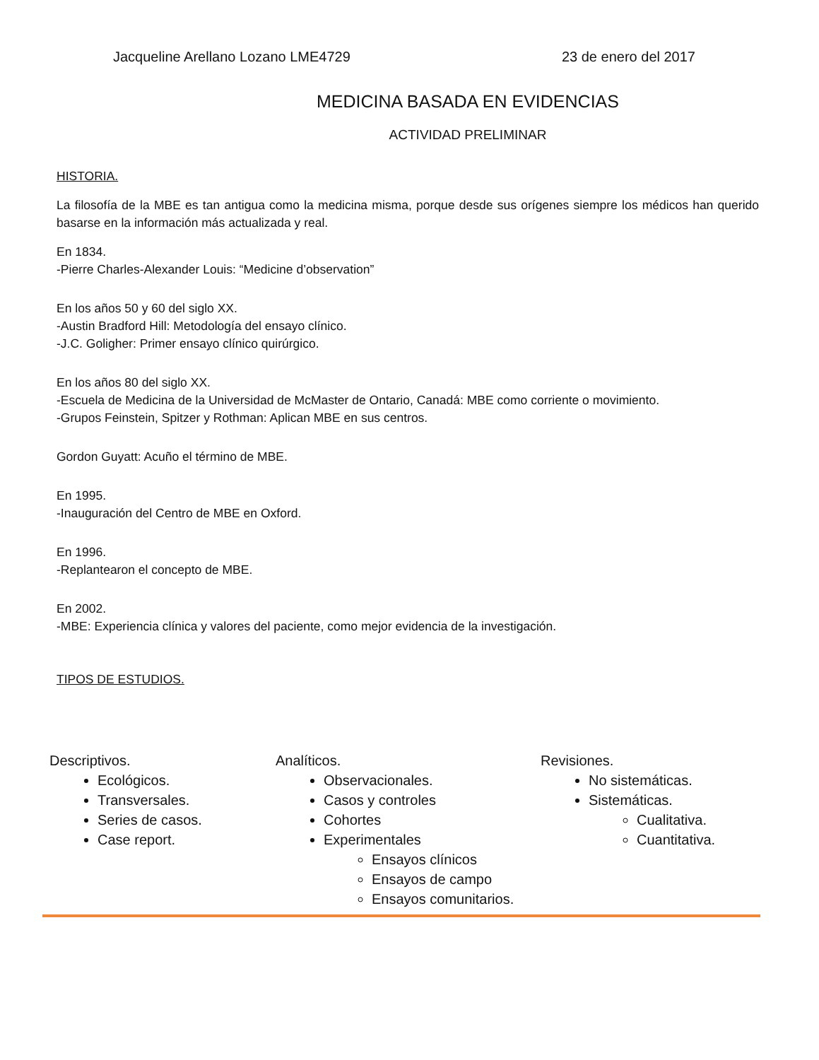Jacqueline Arellano Lozano LME4729 23 de enero del 2017
MEDICINA BASADA EN EVIDENCIAS
ACTIVIDAD PRELIMINAR
HISTORIA.
La filosofía de la MBE es tan antigua como la medicina misma, porque desde sus orígenes siempre los médicos han querido basarse en la información más actualizada y real.
En 1834.
-Pierre Charles-Alexander Louis: “Medicine d’observation”
En los años 50 y 60 del siglo XX.
-Austin Bradford Hill: Metodología del ensayo clínico.
-J.C. Goligher: Primer ensayo clínico quirúrgico.
En los años 80 del siglo XX.
-Escuela de Medicina de la Universidad de McMaster de Ontario, Canadá: MBE como corriente o movimiento.
-Grupos Feinstein, Spitzer y Rothman: Aplican MBE en sus centros.
Gordon Guyatt: Acuño el término de MBE.
En 1995.
-Inauguración del Centro de MBE en Oxford.
En 1996.
-Replantearon el concepto de MBE.
En 2002.
-MBE: Experiencia clínica y valores del paciente, como mejor evidencia de la investigación.
TIPOS DE ESTUDIOS.
Descriptivos.
Ecológicos.
Transversales.
Series de casos.
Case report.
Analíticos.
Observacionales.
Casos y controles
Cohortes
Experimentales
Ensayos clínicos
Ensayos de campo
Ensayos comunitarios.
Revisiones.
No sistemáticas.
Sistemáticas.
Cualitativa.
Cuantitativa.